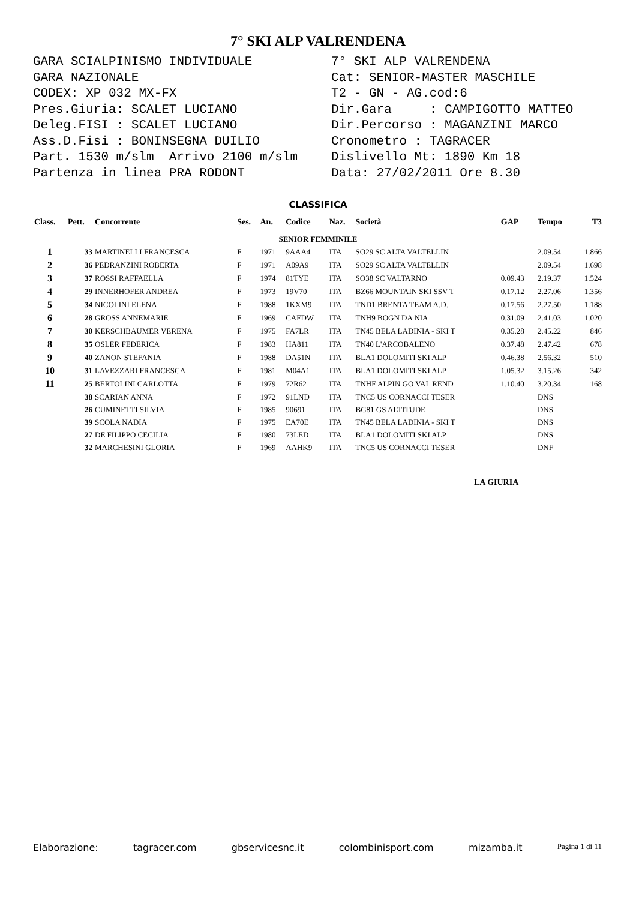7° SKI ALP VALRENDENA
GARA SCIALPINISMO INDIVIDUALE GARA NAZIONALE CODEX: XP 032 MX-FX Pres.Giuria: SCALET LUCIANO Deleg.FISI : SCALET LUCIANO Ass.D.Fisi : BONINSEGNA DUILIO Part. 1530 m/slm Arrivo 2100 m/slm Partenza in linea PRA RODONT
7° SKI ALP VALRENDENA Cat: SENIOR-MASTER MASCHILE T2 - GN - AG.cod:6 Dir.Gara : CAMPIGOTTO MATTEO Dir.Percorso : MAGANZINI MARCO Cronometro : TAGRACER Dislivello Mt: 1890 Km 18 Data: 27/02/2011 Ore 8.30
CLASSIFICA
| Class. | Pett. | Concorrente | Ses. | An. | Codice | Naz. | Società | GAP | Tempo | T3 |
| --- | --- | --- | --- | --- | --- | --- | --- | --- | --- | --- |
| SENIOR FEMMINILE | | | | | | | | | | |
| 1 | 33 | MARTINELLI FRANCESCA | F | 1971 | 9AAA4 | ITA | SO29 SC ALTA VALTELLIN | | 2.09.54 | 1.866 |
| 2 | 36 | PEDRANZINI ROBERTA | F | 1971 | A09A9 | ITA | SO29 SC ALTA VALTELLIN | | 2.09.54 | 1.698 |
| 3 | 37 | ROSSI RAFFAELLA | F | 1974 | 81TYE | ITA | SO38 SC VALTARNO | 0.09.43 | 2.19.37 | 1.524 |
| 4 | 29 | INNERHOFER ANDREA | F | 1973 | 19V70 | ITA | BZ66 MOUNTAIN SKI SSV T | 0.17.12 | 2.27.06 | 1.356 |
| 5 | 34 | NICOLINI ELENA | F | 1988 | 1KXM9 | ITA | TND1 BRENTA TEAM A.D. | 0.17.56 | 2.27.50 | 1.188 |
| 6 | 28 | GROSS ANNEMARIE | F | 1969 | CAFDW | ITA | TNH9 BOGN DA NIA | 0.31.09 | 2.41.03 | 1.020 |
| 7 | 30 | KERSCHBAUMER VERENA | F | 1975 | FA7LR | ITA | TN45 BELA LADINIA - SKI T | 0.35.28 | 2.45.22 | 846 |
| 8 | 35 | OSLER FEDERICA | F | 1983 | HA811 | ITA | TN40 L'ARCOBALENO | 0.37.48 | 2.47.42 | 678 |
| 9 | 40 | ZANON STEFANIA | F | 1988 | DA51N | ITA | BLA1 DOLOMITI SKI ALP | 0.46.38 | 2.56.32 | 510 |
| 10 | 31 | LAVEZZARI FRANCESCA | F | 1981 | M04A1 | ITA | BLA1 DOLOMITI SKI ALP | 1.05.32 | 3.15.26 | 342 |
| 11 | 25 | BERTOLINI CARLOTTA | F | 1979 | 72R62 | ITA | TNHF ALPIN GO VAL REND | 1.10.40 | 3.20.34 | 168 |
| | 38 | SCARIAN ANNA | F | 1972 | 91LND | ITA | TNC5 US CORNACCI TESER | | DNS | |
| | 26 | CUMINETTI SILVIA | F | 1985 | 90691 | ITA | BG81 GS ALTITUDE | | DNS | |
| | 39 | SCOLA NADIA | F | 1975 | EA70E | ITA | TN45 BELA LADINIA - SKI T | | DNS | |
| | 27 | DE FILIPPO CECILIA | F | 1980 | 73LED | ITA | BLA1 DOLOMITI SKI ALP | | DNS | |
| | 32 | MARCHESINI GLORIA | F | 1969 | AAHK9 | ITA | TNC5 US CORNACCI TESER | | DNF | |
LA GIURIA
Elaborazione: tagracer.com gbservicesnc.it colombinisport.com mizamba.it Pagina 1 di 11